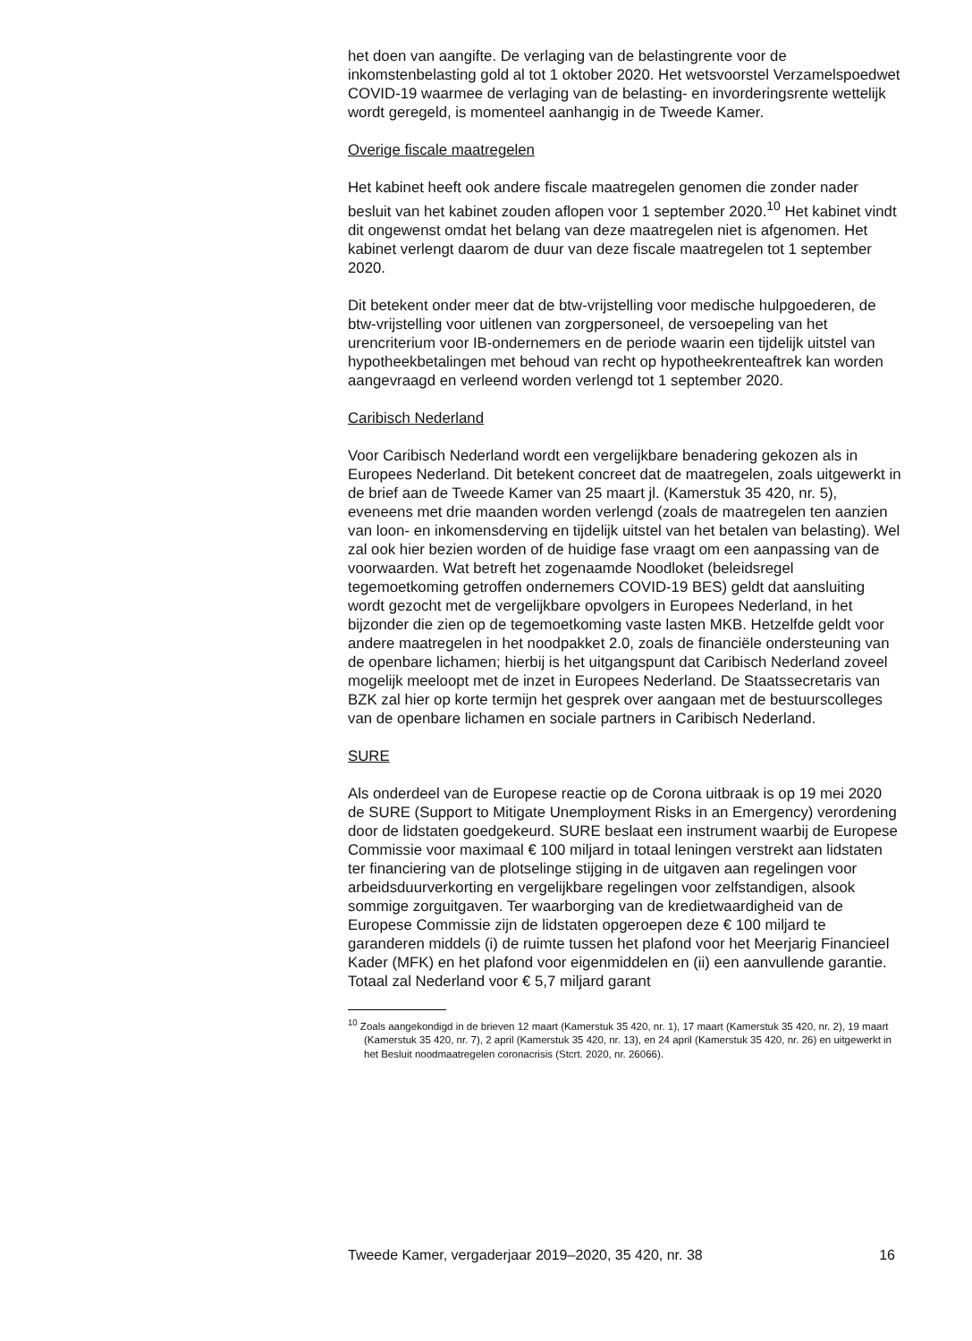het doen van aangifte. De verlaging van de belastingrente voor de inkomstenbelasting gold al tot 1 oktober 2020. Het wetsvoorstel Verzamelspoedwet COVID-19 waarmee de verlaging van de belasting- en invorderingsrente wettelijk wordt geregeld, is momenteel aanhangig in de Tweede Kamer.
Overige fiscale maatregelen
Het kabinet heeft ook andere fiscale maatregelen genomen die zonder nader besluit van het kabinet zouden aflopen voor 1 september 2020.<sup>10</sup> Het kabinet vindt dit ongewenst omdat het belang van deze maatregelen niet is afgenomen. Het kabinet verlengt daarom de duur van deze fiscale maatregelen tot 1 september 2020.
Dit betekent onder meer dat de btw-vrijstelling voor medische hulpgoederen, de btw-vrijstelling voor uitlenen van zorgpersoneel, de versoepeling van het urencriterium voor IB-ondernemers en de periode waarin een tijdelijk uitstel van hypotheekbetalingen met behoud van recht op hypotheekrenteaftrek kan worden aangevraagd en verleend worden verlengd tot 1 september 2020.
Caribisch Nederland
Voor Caribisch Nederland wordt een vergelijkbare benadering gekozen als in Europees Nederland. Dit betekent concreet dat de maatregelen, zoals uitgewerkt in de brief aan de Tweede Kamer van 25 maart jl. (Kamerstuk 35 420, nr. 5), eveneens met drie maanden worden verlengd (zoals de maatregelen ten aanzien van loon- en inkomensderving en tijdelijk uitstel van het betalen van belasting). Wel zal ook hier bezien worden of de huidige fase vraagt om een aanpassing van de voorwaarden. Wat betreft het zogenaamde Noodloket (beleidsregel tegemoetkoming getroffen ondernemers COVID-19 BES) geldt dat aansluiting wordt gezocht met de vergelijkbare opvolgers in Europees Nederland, in het bijzonder die zien op de tegemoetkoming vaste lasten MKB. Hetzelfde geldt voor andere maatregelen in het noodpakket 2.0, zoals de financiële ondersteuning van de openbare lichamen; hierbij is het uitgangspunt dat Caribisch Nederland zoveel mogelijk meeloopt met de inzet in Europees Nederland. De Staatssecretaris van BZK zal hier op korte termijn het gesprek over aangaan met de bestuurscolleges van de openbare lichamen en sociale partners in Caribisch Nederland.
SURE
Als onderdeel van de Europese reactie op de Corona uitbraak is op 19 mei 2020 de SURE (Support to Mitigate Unemployment Risks in an Emergency) verordening door de lidstaten goedgekeurd. SURE beslaat een instrument waarbij de Europese Commissie voor maximaal € 100 miljard in totaal leningen verstrekt aan lidstaten ter financiering van de plotselinge stijging in de uitgaven aan regelingen voor arbeidsduurverkorting en vergelijkbare regelingen voor zelfstandigen, alsook sommige zorguitgaven. Ter waarborging van de kredietwaardigheid van de Europese Commissie zijn de lidstaten opgeroepen deze € 100 miljard te garanderen middels (i) de ruimte tussen het plafond voor het Meerjarig Financieel Kader (MFK) en het plafond voor eigenmiddelen en (ii) een aanvullende garantie. Totaal zal Nederland voor € 5,7 miljard garant
<sup>10</sup> Zoals aangekondigd in de brieven 12 maart (Kamerstuk 35 420, nr. 1), 17 maart (Kamerstuk 35 420, nr. 2), 19 maart (Kamerstuk 35 420, nr. 7), 2 april (Kamerstuk 35 420, nr. 13), en 24 april (Kamerstuk 35 420, nr. 26) en uitgewerkt in het Besluit noodmaatregelen coronacrisis (Stcrt. 2020, nr. 26066).
Tweede Kamer, vergaderjaar 2019–2020, 35 420, nr. 38 16